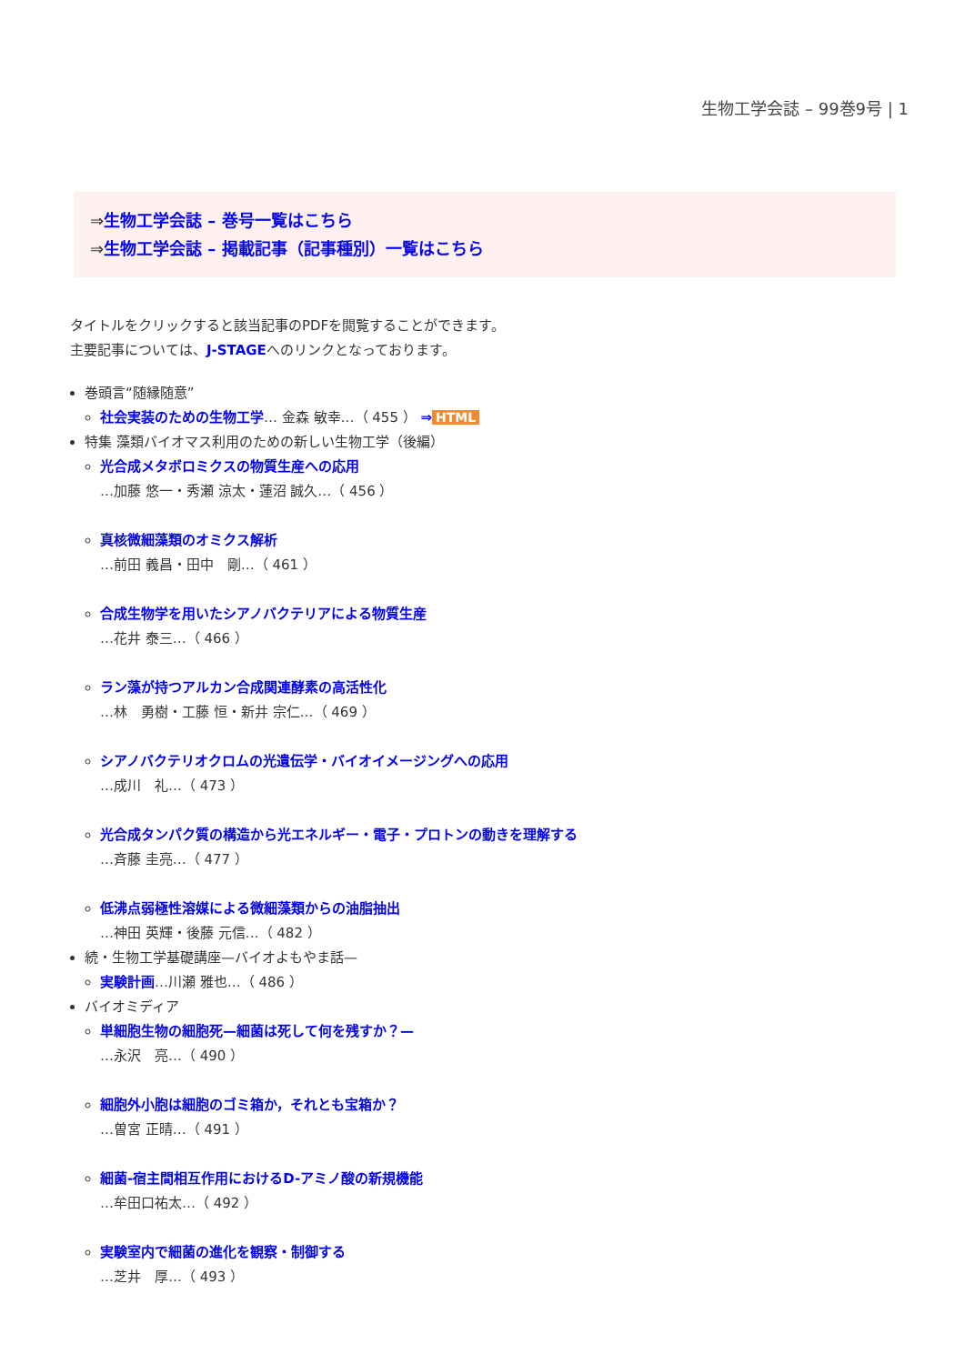生物工学会誌 – 99巻9号 | 1
⇒生物工学会誌 – 巻号一覧はこちら
⇒生物工学会誌 – 掲載記事（記事種別）一覧はこちら
タイトルをクリックすると該当記事のPDFを閲覧することができます。
主要記事については、J-STAGEへのリンクとなっております。
巻頭言“随縁随意”
社会実装のための生物工学… 金森 敏幸…（ 455 ） ⇒ HTML
特集 藻類バイオマス利用のための新しい生物工学（後編）
光合成メタボロミクスの物質生産への応用
…加藤 悠一・秀瀬 涼太・蓮沼 誠久…（ 456 ）
真核微細藻類のオミクス解析
…前田 義昌・田中　剛…（ 461 ）
合成生物学を用いたシアノバクテリアによる物質生産
…花井 泰三…（ 466 ）
ラン藻が持つアルカン合成関連酵素の高活性化
…林　勇樹・工藤 恒・新井 宗仁…（ 469 ）
シアノバクテリオクロムの光遺伝学・バイオイメージングへの応用
…成川　礼…（ 473 ）
光合成タンパク質の構造から光エネルギー・電子・プロトンの動きを理解する
…斉藤 圭亮…（ 477 ）
低沸点弱極性溶媒による微細藻類からの油脂抽出
…神田 英輝・後藤 元信…（ 482 ）
続・生物工学基礎講座—バイオよもやま話—
実験計画…川瀬 雅也…（ 486 ）
バイオミディア
単細胞生物の細胞死—細菌は死して何を残すか？—
…永沢　亮…（ 490 ）
細胞外小胞は細胞のゴミ箱か，それとも宝箱か？
…曽宮 正晴…（ 491 ）
細菌-宿主間相互作用におけるD-アミノ酸の新規機能
…牟田口祐太…（ 492 ）
実験室内で細菌の進化を観察・制御する
…芝井　厚…（ 493 ）